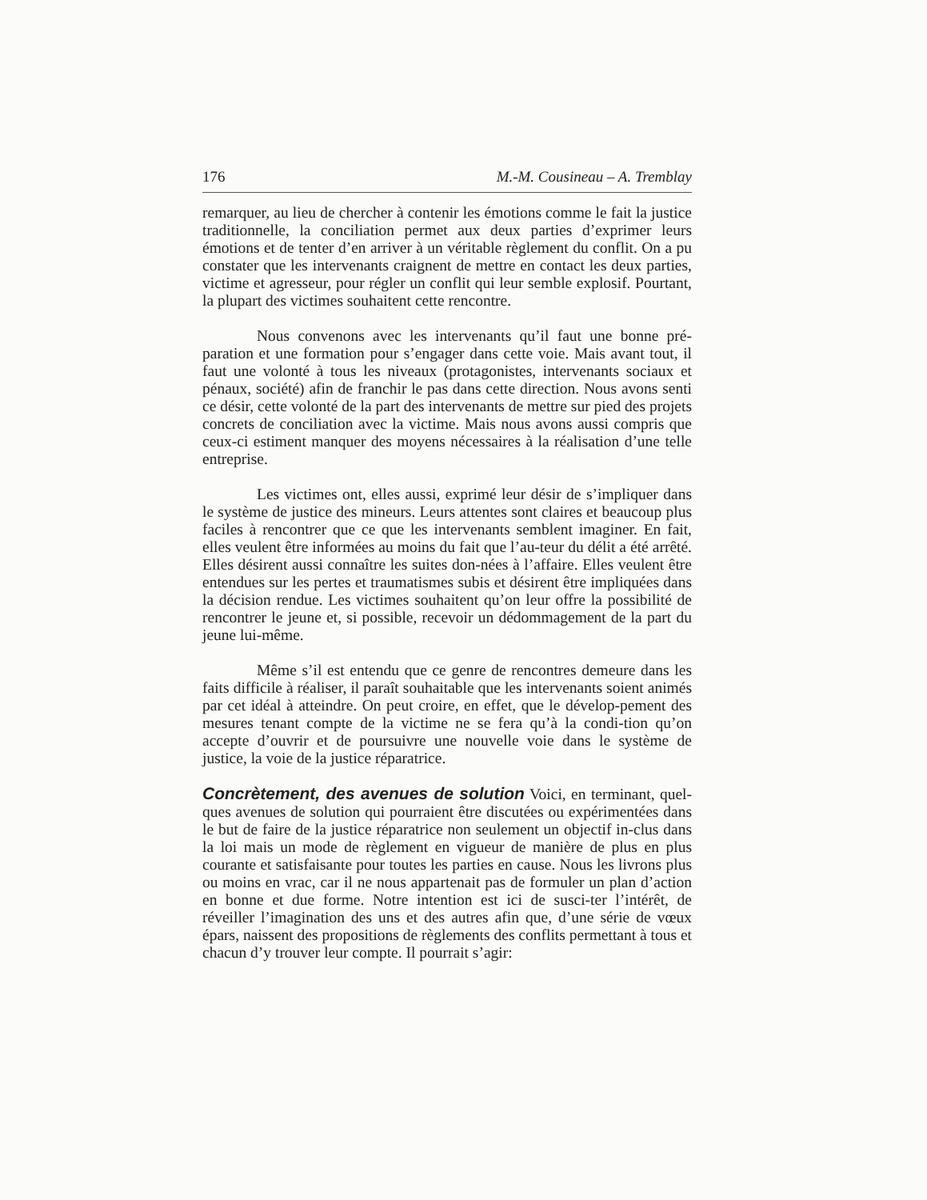176 M.-M. Cousineau – A. Tremblay
remarquer, au lieu de chercher à contenir les émotions comme le fait la justice traditionnelle, la conciliation permet aux deux parties d’exprimer leurs émotions et de tenter d’en arriver à un véritable règlement du conflit. On a pu constater que les intervenants craignent de mettre en contact les deux parties, victime et agresseur, pour régler un conflit qui leur semble explosif. Pourtant, la plupart des victimes souhaitent cette rencontre.
Nous convenons avec les intervenants qu’il faut une bonne pré-paration et une formation pour s’engager dans cette voie. Mais avant tout, il faut une volonté à tous les niveaux (protagonistes, intervenants sociaux et pénaux, société) afin de franchir le pas dans cette direction. Nous avons senti ce désir, cette volonté de la part des intervenants de mettre sur pied des projets concrets de conciliation avec la victime. Mais nous avons aussi compris que ceux-ci estiment manquer des moyens nécessaires à la réalisation d’une telle entreprise.
Les victimes ont, elles aussi, exprimé leur désir de s’impliquer dans le système de justice des mineurs. Leurs attentes sont claires et beaucoup plus faciles à rencontrer que ce que les intervenants semblent imaginer. En fait, elles veulent être informées au moins du fait que l’au-teur du délit a été arrêté. Elles désirent aussi connaître les suites don-nées à l’affaire. Elles veulent être entendues sur les pertes et traumatismes subis et désirent être impliquées dans la décision rendue. Les victimes souhaitent qu’on leur offre la possibilité de rencontrer le jeune et, si possible, recevoir un dédommagement de la part du jeune lui-même.
Même s’il est entendu que ce genre de rencontres demeure dans les faits difficile à réaliser, il paraît souhaitable que les intervenants soient animés par cet idéal à atteindre. On peut croire, en effet, que le dévelop-pement des mesures tenant compte de la victime ne se fera qu’à la condi-tion qu’on accepte d’ouvrir et de poursuivre une nouvelle voie dans le système de justice, la voie de la justice réparatrice.
Concrètement, des avenues de solution Voici, en terminant, quel-ques avenues de solution qui pourraient être discutées ou expérimentées dans le but de faire de la justice réparatrice non seulement un objectif in-clus dans la loi mais un mode de règlement en vigueur de manière de plus en plus courante et satisfaisante pour toutes les parties en cause. Nous les livrons plus ou moins en vrac, car il ne nous appartenait pas de formuler un plan d’action en bonne et due forme. Notre intention est ici de susci-ter l’intérêt, de réveiller l’imagination des uns et des autres afin que, d’une série de vœux épars, naissent des propositions de règlements des conflits permettant à tous et chacun d’y trouver leur compte. Il pourrait s’agir: